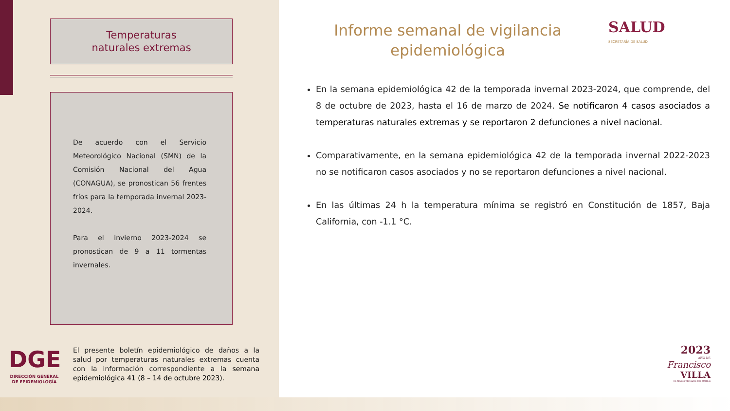Temperaturas
naturales extremas
De acuerdo con el Servicio Meteorológico Nacional (SMN) de la Comisión Nacional del Agua (CONAGUA), se pronostican 56 frentes fríos para la temporada invernal 2023-2024.
Para el invierno 2023-2024 se pronostican de 9 a 11 tormentas invernales.
DGE
DIRECCIÓN GENERAL DE EPIDEMIOLOGÍA
El presente boletín epidemiológico de daños a la salud por temperaturas naturales extremas cuenta con la información correspondiente a la semana epidemiológica 41 (8 – 14 de octubre 2023).
Informe semanal de vigilancia epidemiológica
SALUD
SECRETARÍA DE SALUD
En la semana epidemiológica 42 de la temporada invernal 2023-2024, que comprende, del 8 de octubre de 2023, hasta el 16 de marzo de 2024. Se notificaron 4 casos asociados a temperaturas naturales extremas y se reportaron 2 defunciones a nivel nacional.
Comparativamente, en la semana epidemiológica 42 de la temporada invernal 2022-2023 no se notificaron casos asociados y no se reportaron defunciones a nivel nacional.
En las últimas 24 h la temperatura mínima se registró en Constitución de 1857, Baja California, con -1.1 °C.
2023
AÑO DE
Francisco
VILLA
EL REVOLUCIONARIO DEL PUEBLO